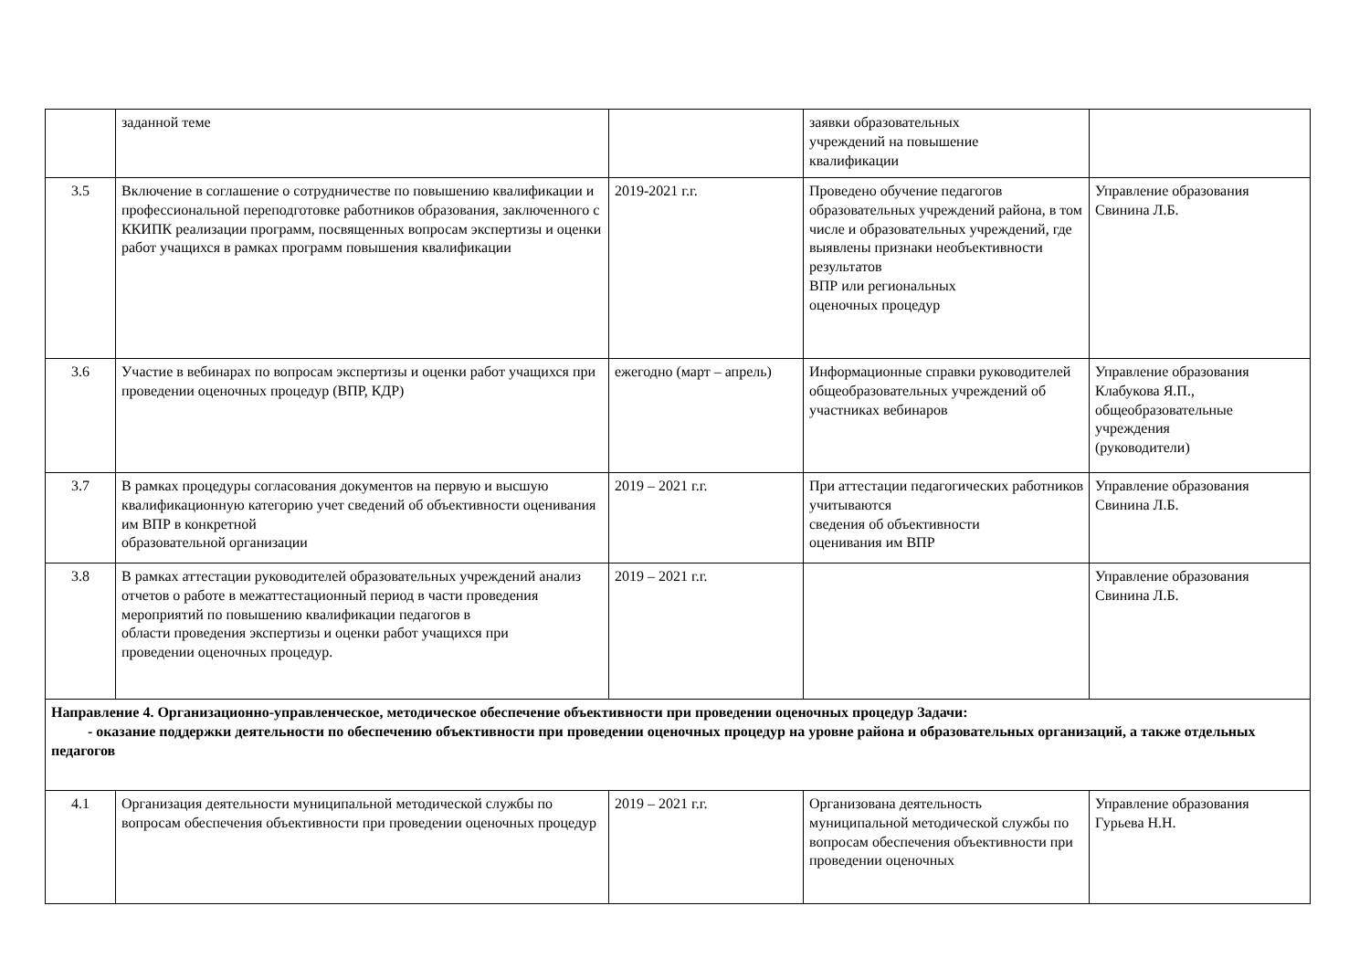| | заданной теме | | заявки образовательных учреждений на повышение квалификации | |
| 3.5 | Включение в соглашение о сотрудничестве по повышению квалификации и профессиональной переподготовке работников образования, заключенного с ККИПК реализации программ, посвященных вопросам экспертизы и оценки работ учащихся в рамках программ повышения квалификации | 2019-2021 г.г. | Проведено обучение педагогов образовательных учреждений района, в том числе и образовательных учреждений, где выявлены признаки необъективности результатов ВПР или региональных оценочных процедур | Управление образования Свинина Л.Б. |
| 3.6 | Участие в вебинарах по вопросам экспертизы и оценки работ учащихся при проведении оценочных процедур (ВПР, КДР) | ежегодно (март – апрель) | Информационные справки руководителей общеобразовательных учреждений об участниках вебинаров | Управление образования Клабукова Я.П., общеобразовательные учреждения (руководители) |
| 3.7 | В рамках процедуры согласования документов на первую и высшую квалификационную категорию учет сведений об объективности оценивания им ВПР в конкретной образовательной организации | 2019 – 2021 г.г. | При аттестации педагогических работников учитываются сведения об объективности оценивания им ВПР | Управление образования Свинина Л.Б. |
| 3.8 | В рамках аттестации руководителей образовательных учреждений анализ отчетов о работе в межаттестационный период в части проведения мероприятий по повышению квалификации педагогов в области проведения экспертизы и оценки работ учащихся при проведении оценочных процедур. | 2019 – 2021 г.г. | | Управление образования Свинина Л.Б. |
| Направление 4. Организационно-управленческое, методическое обеспечение объективности при проведении оценочных процедур Задачи: - оказание поддержки деятельности по обеспечению объективности при проведении оценочных процедур на уровне района и образовательных организаций, а также отдельных педагогов | | | | |
| 4.1 | Организация деятельности муниципальной методической службы по вопросам обеспечения объективности при проведении оценочных процедур | 2019 – 2021 г.г. | Организована деятельность муниципальной методической службы по вопросам обеспечения объективности при проведении оценочных | Управление образования Гурьева Н.Н. |